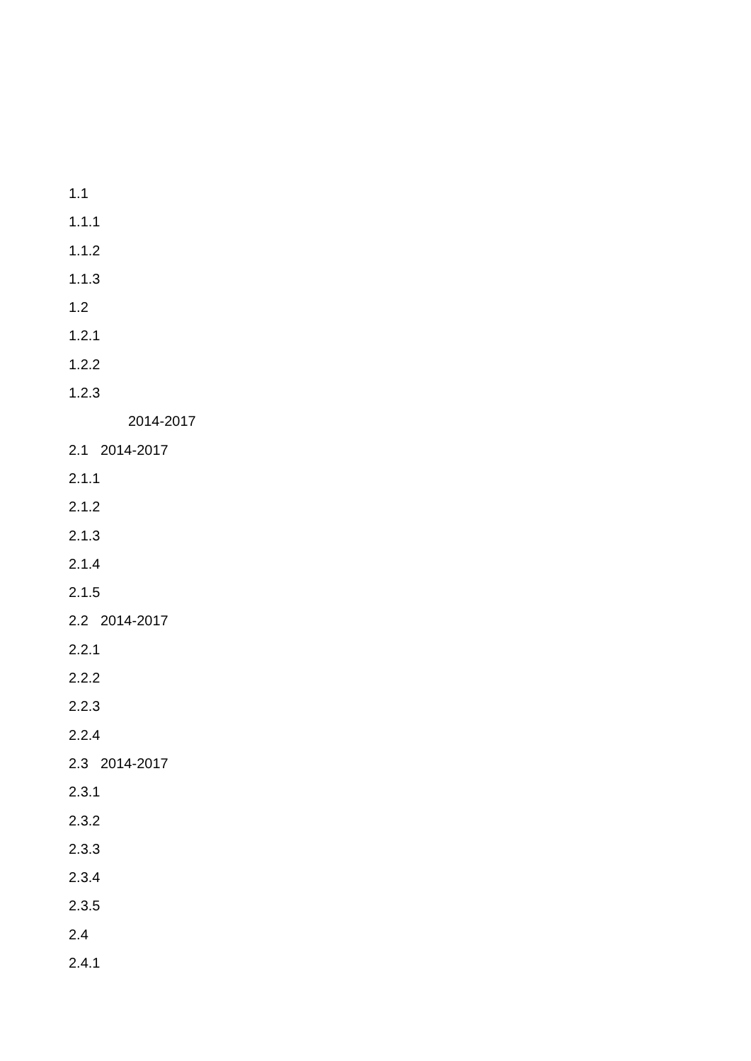1.1
1.1.1
1.1.2
1.1.3
1.2
1.2.1
1.2.2
1.2.3
2014-2017
2.1 2014-2017
2.1.1
2.1.2
2.1.3
2.1.4
2.1.5
2.2 2014-2017
2.2.1
2.2.2
2.2.3
2.2.4
2.3 2014-2017
2.3.1
2.3.2
2.3.3
2.3.4
2.3.5
2.4
2.4.1